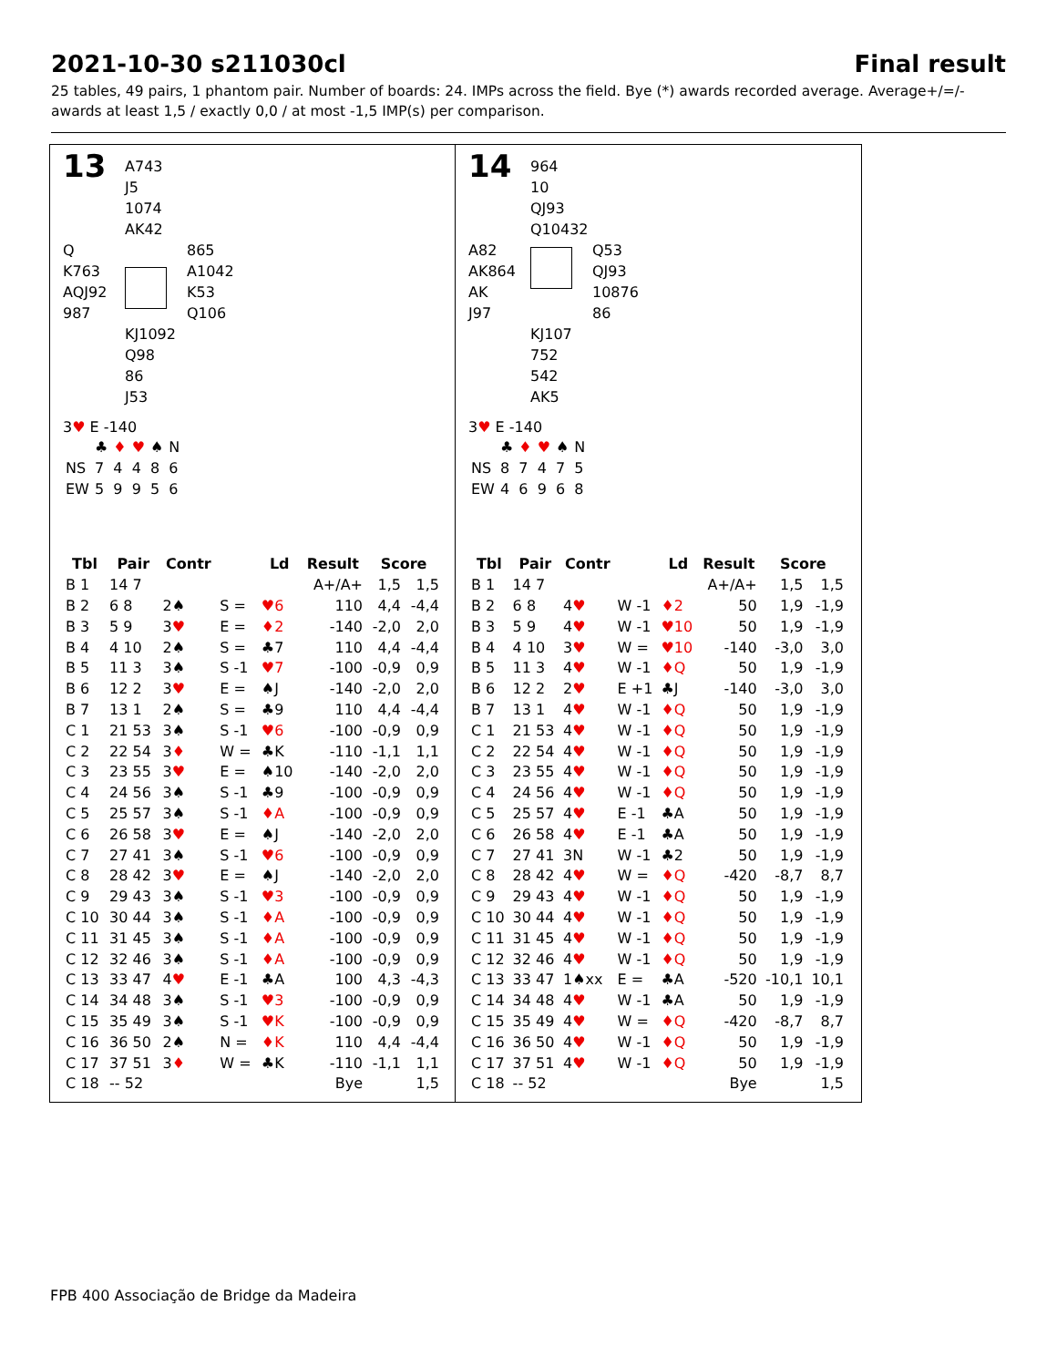2021-10-30 s211030cl Final result
25 tables, 49 pairs, 1 phantom pair. Number of boards: 24. IMPs across the field. Bye (*) awards recorded average. Average+/=/- awards at least 1,5 / exactly 0,0 / at most -1,5 IMP(s) per comparison.
13
A743
J5
1074
AK42
Q
K763
AQJ92
987
865
A1042
K53
Q106
KJ1092
Q98
86
J53
3♥ E -140
| | ♣ | ♦ | ♥ | ♠ | N |
| NS | 7 | 4 | 4 | 8 | 6 |
| EW | 5 | 9 | 9 | 5 | 6 |
| Tbl | Pair | Contr | | Ld | Result | Score | |
| --- | --- | --- | --- | --- | --- | --- | --- |
| B 1 | 14 7 | | | | A+/A+ | 1,5 | 1,5 |
| B 2 | 6 8 | 2♠ | S = | ♥6 | 110 | 4,4 | -4,4 |
| B 3 | 5 9 | 3 ♥ | E = | ♦2 | -140 | -2,0 | 2,0 |
| B 4 | 4 10 | 2♠ | S = | ♣7 | 110 | 4,4 | -4,4 |
| B 5 | 11 3 | 3♠ | S -1 | ♥7 | -100 | -0,9 | 0,9 |
| B 6 | 12 2 | 3 ♥ | E = | ♠J | -140 | -2,0 | 2,0 |
| B 7 | 13 1 | 2♠ | S = | ♣9 | 110 | 4,4 | -4,4 |
| C 1 | 21 53 | 3♠ | S -1 | ♥6 | -100 | -0,9 | 0,9 |
| C 2 | 22 54 | 3 ♦ | W = | ♣K | -110 | -1,1 | 1,1 |
| C 3 | 23 55 | 3 ♥ | E = | ♠10 | -140 | -2,0 | 2,0 |
| C 4 | 24 56 | 3♠ | S -1 | ♣9 | -100 | -0,9 | 0,9 |
| C 5 | 25 57 | 3♠ | S -1 | ♦A | -100 | -0,9 | 0,9 |
| C 6 | 26 58 | 3 ♥ | E = | ♠J | -140 | -2,0 | 2,0 |
| C 7 | 27 41 | 3♠ | S -1 | ♥6 | -100 | -0,9 | 0,9 |
| C 8 | 28 42 | 3 ♥ | E = | ♠J | -140 | -2,0 | 2,0 |
| C 9 | 29 43 | 3♠ | S -1 | ♥3 | -100 | -0,9 | 0,9 |
| C 10 | 30 44 | 3♠ | S -1 | ♦A | -100 | -0,9 | 0,9 |
| C 11 | 31 45 | 3♠ | S -1 | ♦A | -100 | -0,9 | 0,9 |
| C 12 | 32 46 | 3♠ | S -1 | ♦A | -100 | -0,9 | 0,9 |
| C 13 | 33 47 | 4 ♥ | E -1 | ♣A | 100 | 4,3 | -4,3 |
| C 14 | 34 48 | 3♠ | S -1 | ♥3 | -100 | -0,9 | 0,9 |
| C 15 | 35 49 | 3♠ | S -1 | ♥K | -100 | -0,9 | 0,9 |
| C 16 | 36 50 | 2♠ | N = | ♦K | 110 | 4,4 | -4,4 |
| C 17 | 37 51 | 3 ♦ | W = | ♣K | -110 | -1,1 | 1,1 |
| C 18 | -- 52 | | | | Bye | | 1,5 |
14
964
10
QJ93
Q10432
A82
AK864
AK
J97
Q53
QJ93
10876
86
KJ107
752
542
AK5
3♥ E -140
| | ♣ | ♦ | ♥ | ♠ | N |
| NS | 8 | 7 | 4 | 7 | 5 |
| EW | 4 | 6 | 9 | 6 | 8 |
| Tbl | Pair | Contr | | Ld | Result | Score | |
| --- | --- | --- | --- | --- | --- | --- | --- |
| B 1 | 14 7 | | | | A+/A+ | 1,5 | 1,5 |
| B 2 | 6 8 | 4 ♥ | W -1 | ♦2 | 50 | 1,9 | -1,9 |
| B 3 | 5 9 | 4 ♥ | W -1 | ♥10 | 50 | 1,9 | -1,9 |
| B 4 | 4 10 | 3 ♥ | W = | ♥10 | -140 | -3,0 | 3,0 |
| B 5 | 11 3 | 4 ♥ | W -1 | ♦Q | 50 | 1,9 | -1,9 |
| B 6 | 12 2 | 2 ♥ | E +1 | ♣J | -140 | -3,0 | 3,0 |
| B 7 | 13 1 | 4 ♥ | W -1 | ♦Q | 50 | 1,9 | -1,9 |
| C 1 | 21 53 | 4 ♥ | W -1 | ♦Q | 50 | 1,9 | -1,9 |
| C 2 | 22 54 | 4 ♥ | W -1 | ♦Q | 50 | 1,9 | -1,9 |
| C 3 | 23 55 | 4 ♥ | W -1 | ♦Q | 50 | 1,9 | -1,9 |
| C 4 | 24 56 | 4 ♥ | W -1 | ♦Q | 50 | 1,9 | -1,9 |
| C 5 | 25 57 | 4 ♥ | E -1 | ♣A | 50 | 1,9 | -1,9 |
| C 6 | 26 58 | 4 ♥ | E -1 | ♣A | 50 | 1,9 | -1,9 |
| C 7 | 27 41 | 3N | W -1 | ♣2 | 50 | 1,9 | -1,9 |
| C 8 | 28 42 | 4 ♥ | W = | ♦Q | -420 | -8,7 | 8,7 |
| C 9 | 29 43 | 4 ♥ | W -1 | ♦Q | 50 | 1,9 | -1,9 |
| C 10 | 30 44 | 4 ♥ | W -1 | ♦Q | 50 | 1,9 | -1,9 |
| C 11 | 31 45 | 4 ♥ | W -1 | ♦Q | 50 | 1,9 | -1,9 |
| C 12 | 32 46 | 4 ♥ | W -1 | ♦Q | 50 | 1,9 | -1,9 |
| C 13 | 33 47 | 1♠xx | E = | ♣A | -520 | -10,1 | 10,1 |
| C 14 | 34 48 | 4 ♥ | W -1 | ♣A | 50 | 1,9 | -1,9 |
| C 15 | 35 49 | 4 ♥ | W = | ♦Q | -420 | -8,7 | 8,7 |
| C 16 | 36 50 | 4 ♥ | W -1 | ♦Q | 50 | 1,9 | -1,9 |
| C 17 | 37 51 | 4 ♥ | W -1 | ♦Q | 50 | 1,9 | -1,9 |
| C 18 | -- 52 | | | | Bye | | 1,5 |
FPB 400 Associação de Bridge da Madeira